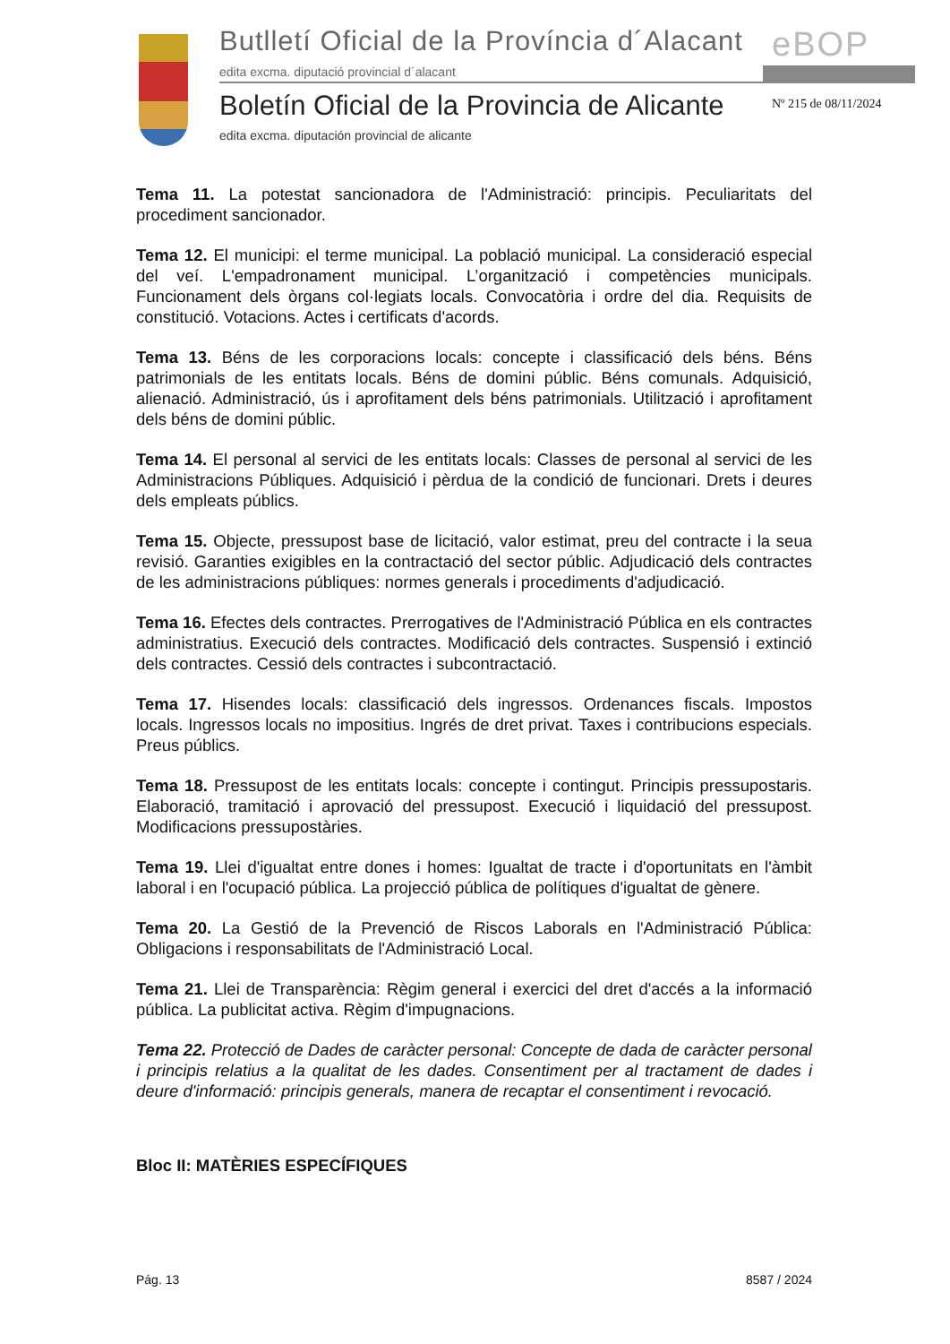Butlletí Oficial de la Província d´Alacant
edita excma. diputació provincial d´alacant
eBOP
Boletín Oficial de la Provincia de Alicante
Nº 215 de 08/11/2024
edita excma. diputación provincial de alicante
Tema 11. La potestat sancionadora de l'Administració: principis. Peculiaritats del procediment sancionador.
Tema 12. El municipi: el terme municipal. La població municipal. La consideració especial del veí. L'empadronament municipal. L’organització i competències municipals. Funcionament dels òrgans col·legiats locals. Convocatòria i ordre del dia. Requisits de constitució. Votacions. Actes i certificats d'acords.
Tema 13. Béns de les corporacions locals: concepte i classificació dels béns. Béns patrimonials de les entitats locals. Béns de domini públic. Béns comunals. Adquisició, alienació. Administració, ús i aprofitament dels béns patrimonials. Utilització i aprofitament dels béns de domini públic.
Tema 14. El personal al servici de les entitats locals: Classes de personal al servici de les Administracions Públiques. Adquisició i pèrdua de la condició de funcionari. Drets i deures dels empleats públics.
Tema 15. Objecte, pressupost base de licitació, valor estimat, preu del contracte i la seua revisió. Garanties exigibles en la contractació del sector públic. Adjudicació dels contractes de les administracions públiques: normes generals i procediments d'adjudicació.
Tema 16. Efectes dels contractes. Prerrogatives de l'Administració Pública en els contractes administratius. Execució dels contractes. Modificació dels contractes. Suspensió i extinció dels contractes. Cessió dels contractes i subcontractació.
Tema 17. Hisendes locals: classificació dels ingressos. Ordenances fiscals. Impostos locals. Ingressos locals no impositius. Ingrés de dret privat. Taxes i contribucions especials. Preus públics.
Tema 18. Pressupost de les entitats locals: concepte i contingut. Principis pressupostaris. Elaboració, tramitació i aprovació del pressupost. Execució i liquidació del pressupost. Modificacions pressupostàries.
Tema 19. Llei d'igualtat entre dones i homes: Igualtat de tracte i d'oportunitats en l'àmbit laboral i en l'ocupació pública. La projecció pública de polítiques d'igualtat de gènere.
Tema 20. La Gestió de la Prevenció de Riscos Laborals en l'Administració Pública: Obligacions i responsabilitats de l'Administració Local.
Tema 21. Llei de Transparència: Règim general i exercici del dret d'accés a la informació pública. La publicitat activa. Règim d'impugnacions.
Tema 22. Protecció de Dades de caràcter personal: Concepte de dada de caràcter personal i principis relatius a la qualitat de les dades. Consentiment per al tractament de dades i deure d'informació: principis generals, manera de recaptar el consentiment i revocació.
Bloc II: MATÈRIES ESPECÍFIQUES
Pág. 13 8587 / 2024